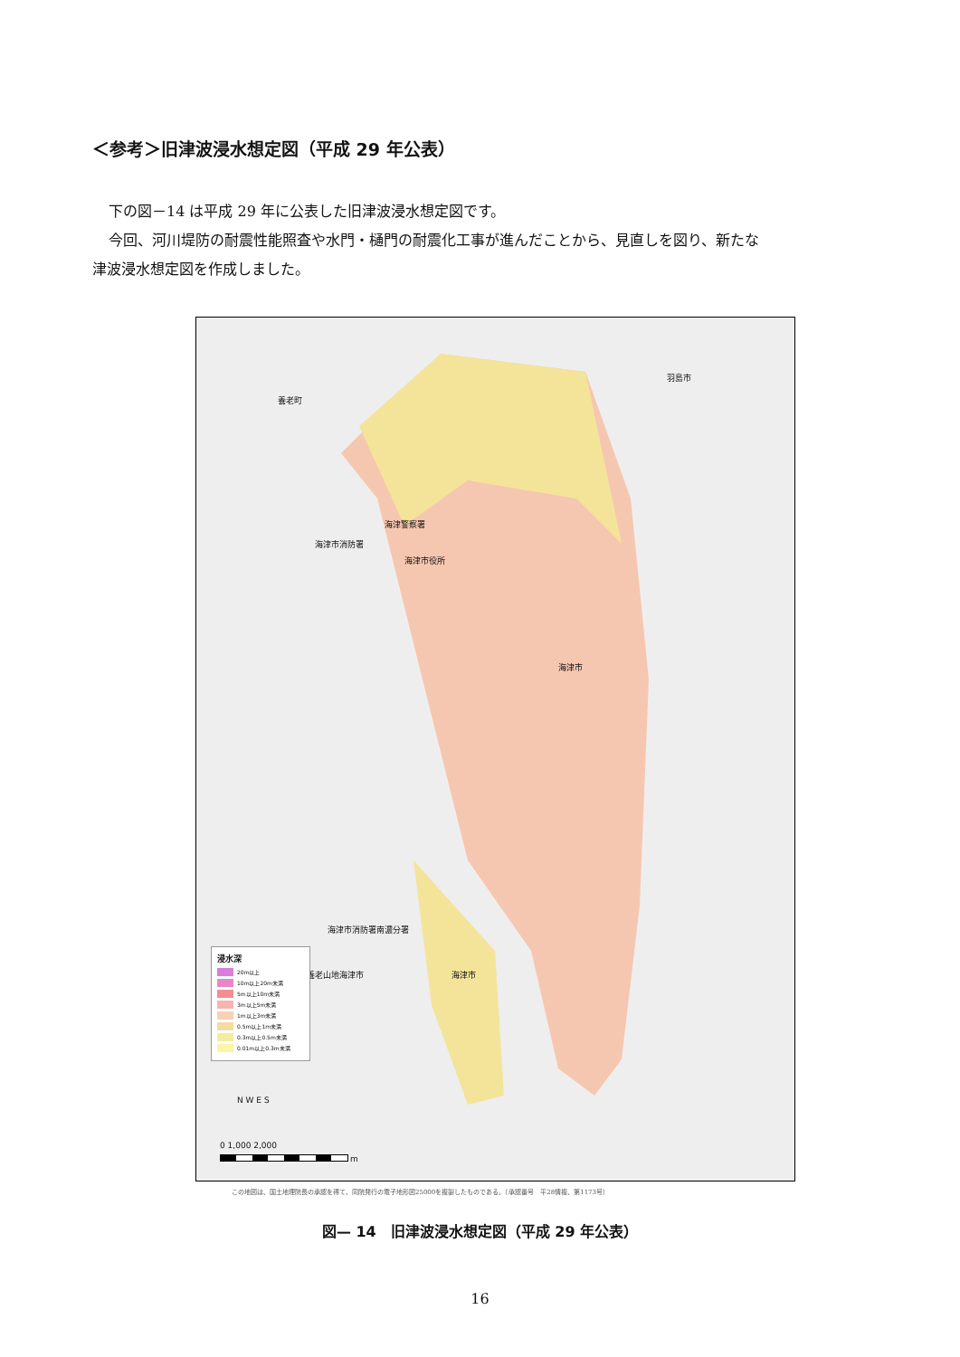＜参考＞旧津波浸水想定図（平成 29 年公表）
下の図－14 は平成 29 年に公表した旧津波浸水想定図です。
今回、河川堤防の耐震性能照査や水門・樋門の耐震化工事が進んだことから、見直しを図り、新たな
津波浸水想定図を作成しました。
羽島市
養老町
海津警察署
海津市消防署
海津市役所
海津市
海津市消防署南濃分署
養老山地 海津市 海津市
浸水深
20m以上
10m以上20m未満
5m以上10m未満
3m以上5m未満
1m以上3m未満
0.5m以上1m未満
0.3m以上0.5m未満
0.01m以上0.3m未満
N W E S
0 1,000 2,000
m
この地図は、国土地理院長の承認を得て、同院発行の電子地形図25000を複製したものである。（承認番号　平28情複、第1173号）
図— 14　旧津波浸水想定図（平成 29 年公表）
16